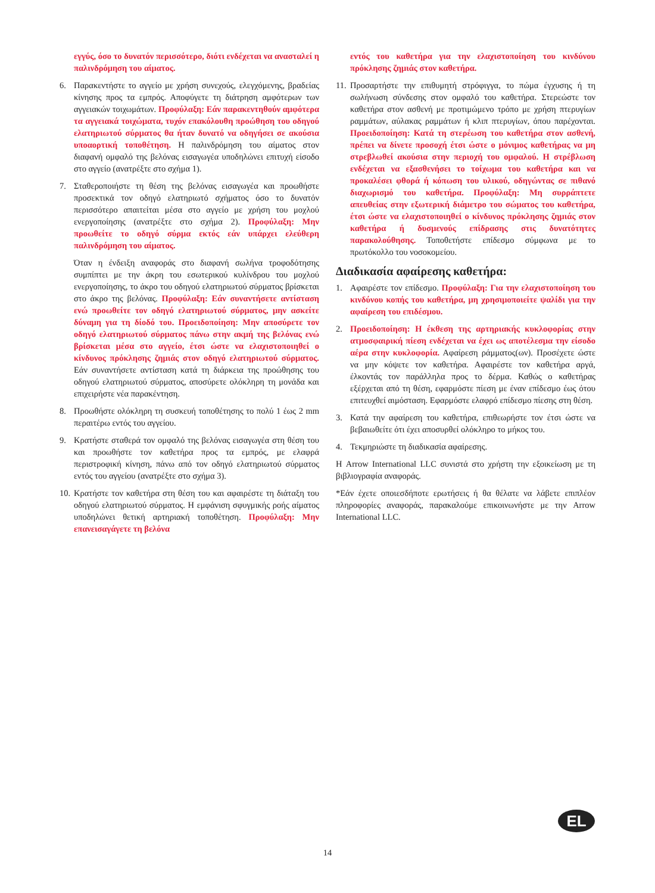εγγύς, όσο το δυνατόν περισσότερο, διότι ενδέχεται να ανασταλεί η παλινδρόμηση του αίματος.
6. Παρακεντήστε το αγγείο με χρήση συνεχούς, ελεγχόμενης, βραδείας κίνησης προς τα εμπρός. Αποφύγετε τη διάτρηση αμφότερων των αγγειακών τοιχωμάτων. Προφύλαξη: Εάν παρακεντηθούν αμφότερα τα αγγειακά τοιχώματα, τυχόν επακόλουθη προώθηση του οδηγού ελατηριωτού σύρματος θα ήταν δυνατό να οδηγήσει σε ακούσια υποαορτική τοποθέτηση. Η παλινδρόμηση του αίματος στον διαφανή ομφαλό της βελόνας εισαγωγέα υποδηλώνει επιτυχή είσοδο στο αγγείο (ανατρέξτε στο σχήμα 1).
7. Σταθεροποιήστε τη θέση της βελόνας εισαγωγέα και προωθήστε προσεκτικά τον οδηγό ελατηριωτό σχήματος όσο το δυνατόν περισσότερο απαιτείται μέσα στο αγγείο με χρήση του μοχλού ενεργοποίησης (ανατρέξτε στο σχήμα 2). Προφύλαξη: Μην προωθείτε το οδηγό σύρμα εκτός εάν υπάρχει ελεύθερη παλινδρόμηση του αίματος.
Όταν η ένδειξη αναφοράς στο διαφανή σωλήνα τροφοδότησης συμπίπτει με την άκρη του εσωτερικού κυλίνδρου του μοχλού ενεργοποίησης, το άκρο του οδηγού ελατηριωτού σύρματος βρίσκεται στο άκρο της βελόνας. Προφύλαξη: Εάν συναντήσετε αντίσταση ενώ προωθείτε τον οδηγό ελατηριωτού σύρματος, μην ασκείτε δύναμη για τη δίοδό του. Προειδοποίηση: Μην αποσύρετε τον οδηγό ελατηριωτού σύρματος πάνω στην ακμή της βελόνας ενώ βρίσκεται μέσα στο αγγείο, έτσι ώστε να ελαχιστοποιηθεί ο κίνδυνος πρόκλησης ζημιάς στον οδηγό ελατηριωτού σύρματος. Εάν συναντήσετε αντίσταση κατά τη διάρκεια της προώθησης του οδηγού ελατηριωτού σύρματος, αποσύρετε ολόκληρη τη μονάδα και επιχειρήστε νέα παρακέντηση.
8. Προωθήστε ολόκληρη τη συσκευή τοποθέτησης το πολύ 1 έως 2 mm περαιτέρω εντός του αγγείου.
9. Κρατήστε σταθερά τον ομφαλό της βελόνας εισαγωγέα στη θέση του και προωθήστε τον καθετήρα προς τα εμπρός, με ελαφρά περιστροφική κίνηση, πάνω από τον οδηγό ελατηριωτού σύρματος εντός του αγγείου (ανατρέξτε στο σχήμα 3).
10. Κρατήστε τον καθετήρα στη θέση του και αφαιρέστε τη διάταξη του οδηγού ελατηριωτού σύρματος. Η εμφάνιση σφυγμικής ροής αίματος υποδηλώνει θετική αρτηριακή τοποθέτηση. Προφύλαξη: Μην επανεισαγάγετε τη βελόνα
εντός του καθετήρα για την ελαχιστοποίηση του κινδύνου πρόκλησης ζημιάς στον καθετήρα.
11. Προσαρτήστε την επιθυμητή στρόφιγγα, το πώμα έγχυσης ή τη σωλήνωση σύνδεσης στον ομφαλό του καθετήρα. Στερεώστε τον καθετήρα στον ασθενή με προτιμώμενο τρόπο με χρήση πτερυγίων ραμμάτων, αύλακας ραμμάτων ή κλιπ πτερυγίων, όπου παρέχονται. Προειδοποίηση: Κατά τη στερέωση του καθετήρα στον ασθενή, πρέπει να δίνετε προσοχή έτσι ώστε ο μόνιμος καθετήρας να μη στρεβλωθεί ακούσια στην περιοχή του ομφαλού. Η στρέβλωση ενδέχεται να εξασθενήσει το τοίχωμα του καθετήρα και να προκαλέσει φθορά ή κόπωση του υλικού, οδηγώντας σε πιθανό διαχωρισμό του καθετήρα. Προφύλαξη: Μη συρράπτετε απευθείας στην εξωτερική διάμετρο του σώματος του καθετήρα, έτσι ώστε να ελαχιστοποιηθεί ο κίνδυνος πρόκλησης ζημιάς στον καθετήρα ή δυσμενούς επίδρασης στις δυνατότητες παρακολούθησης. Τοποθετήστε επίδεσμο σύμφωνα με το πρωτόκολλο του νοσοκομείου.
Διαδικασία αφαίρεσης καθετήρα:
1. Αφαιρέστε τον επίδεσμο. Προφύλαξη: Για την ελαχιστοποίηση του κινδύνου κοπής του καθετήρα, μη χρησιμοποιείτε ψαλίδι για την αφαίρεση του επιδέσμου.
2. Προειδοποίηση: Η έκθεση της αρτηριακής κυκλοφορίας στην ατμοσφαιρική πίεση ενδέχεται να έχει ως αποτέλεσμα την είσοδο αέρα στην κυκλοφορία. Αφαίρεση ράμματος(ων). Προσέχετε ώστε να μην κόψετε τον καθετήρα. Αφαιρέστε τον καθετήρα αργά, έλκοντάς τον παράλληλα προς το δέρμα. Καθώς ο καθετήρας εξέρχεται από τη θέση, εφαρμόστε πίεση με έναν επίδεσμο έως ότου επιτευχθεί αιμόσταση. Εφαρμόστε ελαφρό επίδεσμο πίεσης στη θέση.
3. Κατά την αφαίρεση του καθετήρα, επιθεωρήστε τον έτσι ώστε να βεβαιωθείτε ότι έχει αποσυρθεί ολόκληρο το μήκος του.
4. Τεκμηριώστε τη διαδικασία αφαίρεσης.
Η Arrow International LLC συνιστά στο χρήστη την εξοικείωση με τη βιβλιογραφία αναφοράς.
*Εάν έχετε οποιεσδήποτε ερωτήσεις ή θα θέλατε να λάβετε επιπλέον πληροφορίες αναφοράς, παρακαλούμε επικοινωνήστε με την Arrow International LLC.
EL
14